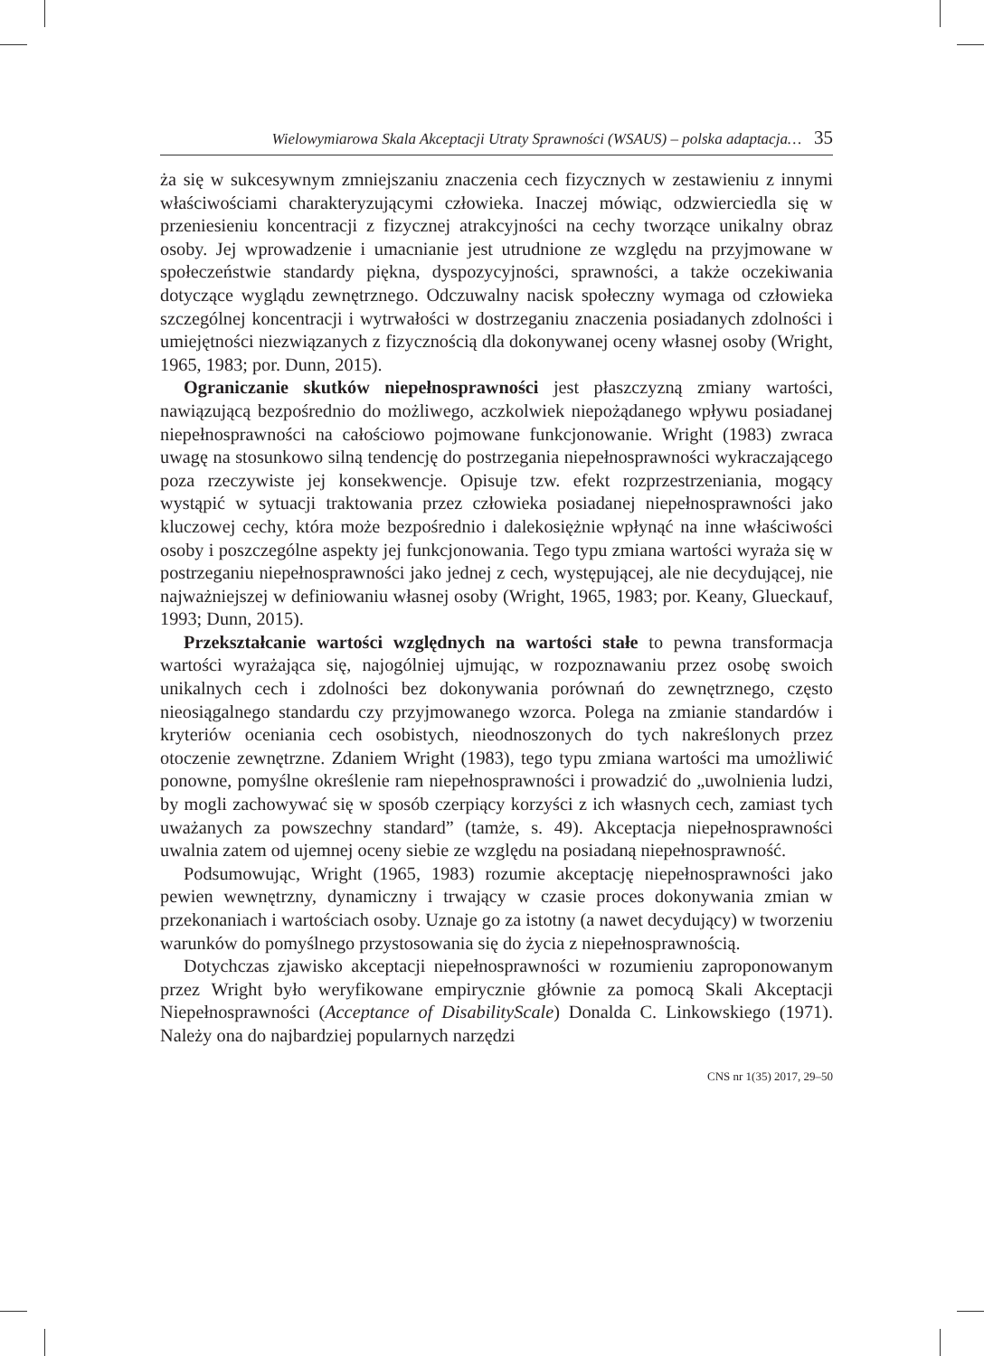Wielowymiarowa Skala Akceptacji Utraty Sprawności (WSAUS) – polska adaptacja… 35
ża się w sukcesywnym zmniejszaniu znaczenia cech fizycznych w zestawieniu z innymi właściwościami charakteryzującymi człowieka. Inaczej mówiąc, odzwierciedla się w przeniesieniu koncentracji z fizycznej atrakcyjności na cechy tworzące unikalny obraz osoby. Jej wprowadzenie i umacnianie jest utrudnione ze względu na przyjmowane w społeczeństwie standardy piękna, dyspozycyjności, sprawności, a także oczekiwania dotyczące wyglądu zewnętrznego. Odczuwalny nacisk społeczny wymaga od człowieka szczególnej koncentracji i wytrwałości w dostrzeganiu znaczenia posiadanych zdolności i umiejętności niezwiązanych z fizycznością dla dokonywanej oceny własnej osoby (Wright, 1965, 1983; por. Dunn, 2015).
Ograniczanie skutków niepełnosprawności jest płaszczyzną zmiany wartości, nawiązującą bezpośrednio do możliwego, aczkolwiek niepożądanego wpływu posiadanej niepełnosprawności na całościowo pojmowane funkcjonowanie. Wright (1983) zwraca uwagę na stosunkowo silną tendencję do postrzegania niepełnosprawności wykraczającego poza rzeczywiste jej konsekwencje. Opisuje tzw. efekt rozprzestrzeniania, mogący wystąpić w sytuacji traktowania przez człowieka posiadanej niepełnosprawności jako kluczowej cechy, która może bezpośrednio i dalekosiężnie wpłynąć na inne właściwości osoby i poszczególne aspekty jej funkcjonowania. Tego typu zmiana wartości wyraża się w postrzeganiu niepełnosprawności jako jednej z cech, występującej, ale nie decydującej, nie najważniejszej w definiowaniu własnej osoby (Wright, 1965, 1983; por. Keany, Glueckauf, 1993; Dunn, 2015).
Przekształcanie wartości względnych na wartości stałe to pewna transformacja wartości wyrażająca się, najogólniej ujmując, w rozpoznawaniu przez osobę swoich unikalnych cech i zdolności bez dokonywania porównań do zewnętrznego, często nieosiągalnego standardu czy przyjmowanego wzorca. Polega na zmianie standardów i kryteriów oceniania cech osobistych, nieodnoszonych do tych nakreślonych przez otoczenie zewnętrzne. Zdaniem Wright (1983), tego typu zmiana wartości ma umożliwić ponowne, pomyślne określenie ram niepełnosprawności i prowadzić do „uwolnienia ludzi, by mogli zachowywać się w sposób czerpiący korzyści z ich własnych cech, zamiast tych uważanych za powszechny standard” (tamże, s. 49). Akceptacja niepełnosprawności uwalnia zatem od ujemnej oceny siebie ze względu na posiadaną niepełnosprawność.
Podsumowując, Wright (1965, 1983) rozumie akceptację niepełnosprawności jako pewien wewnętrzny, dynamiczny i trwający w czasie proces dokonywania zmian w przekonaniach i wartościach osoby. Uznaje go za istotny (a nawet decydujący) w tworzeniu warunków do pomyślnego przystosowania się do życia z niepełnosprawnością.
Dotychczas zjawisko akceptacji niepełnosprawności w rozumieniu zaproponowanym przez Wright było weryfikowane empirycznie głównie za pomocą Skali Akceptacji Niepełnosprawności (Acceptance of DisabilityScale) Donalda C. Linkowskiego (1971). Należy ona do najbardziej popularnych narzędzi
CNS nr 1(35) 2017, 29–50